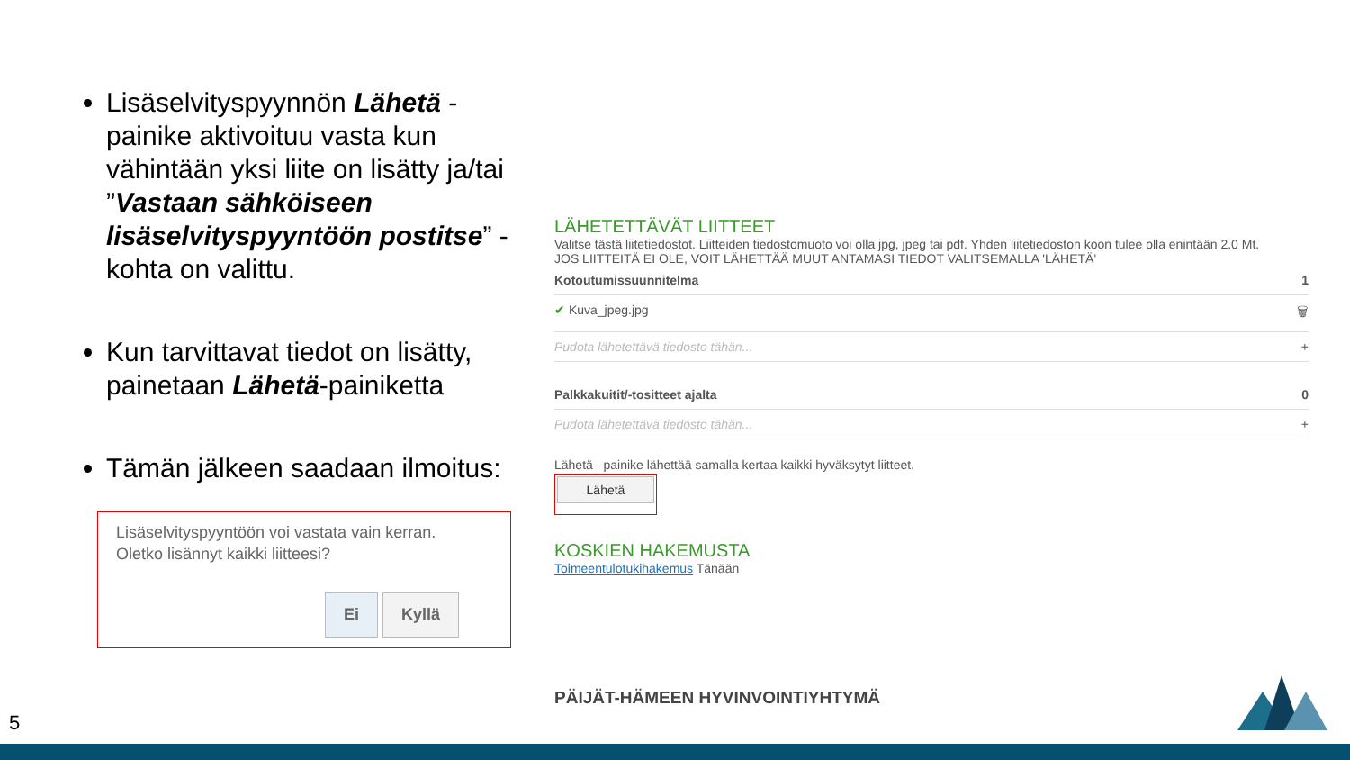Lisäselvityspyynnön Lähetä -painike aktivoituu vasta kun vähintään yksi liite on lisätty ja/tai ”Vastaan sähköiseen lisäselvityspyyntöön postitse” -kohta on valittu.
Kun tarvittavat tiedot on lisätty, painetaan Lähetä-painiketta
Tämän jälkeen saadaan ilmoitus:
Lisäselvityspyyntöön voi vastata vain kerran.
Oletko lisännyt kaikki liitteesi?
Ei Kyllä
LÄHETETTÄVÄT LIITTEET
Valitse tästä liitetiedostot. Liitteiden tiedostomuoto voi olla jpg, jpeg tai pdf. Yhden liitetiedoston koon tulee olla enintään 2.0 Mt.
JOS LIITTEITÄ EI OLE, VOIT LÄHETTÄÄ MUUT ANTAMASI TIEDOT VALITSEMALLA 'LÄHETÄ'
Kotoutumissuunnitelma 1
✔ Kuva_jpeg.jpg 🗑
Pudota lähetettävä tiedosto tähän... +
Palkkakuitit/-tositteet ajalta 0
Pudota lähetettävä tiedosto tähän... +
Lähetä –painike lähettää samalla kertaa kaikki hyväksytyt liitteet.
Lähetä
KOSKIEN HAKEMUSTA
Toimeentulotukihakemus Tänään
PÄIJÄT-HÄMEEN HYVINVOINTIYHTYMÄ
5